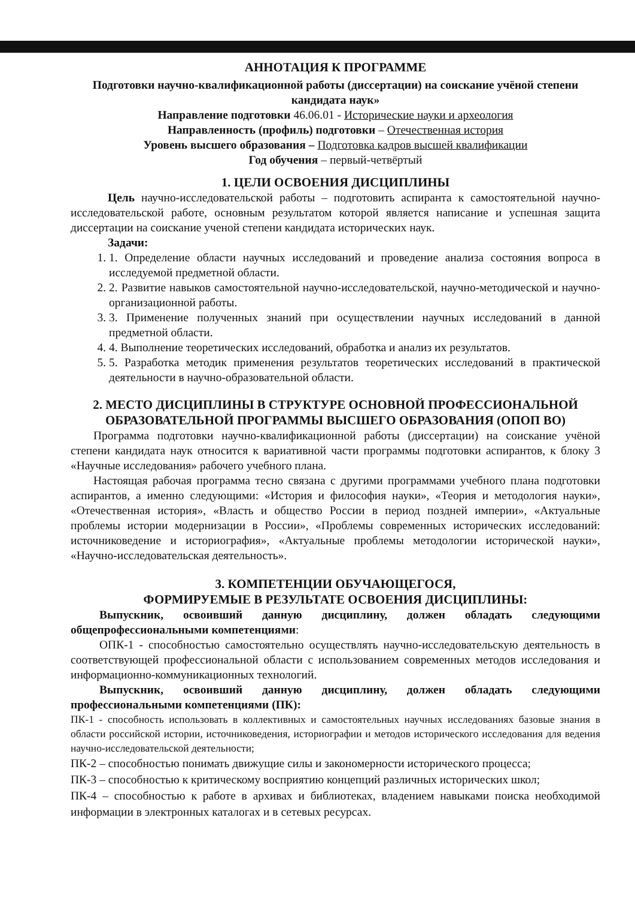АННОТАЦИЯ К ПРОГРАММЕ
Подготовки научно-квалификационной работы (диссертации) на соискание учёной степени кандидата наук»
Направление подготовки 46.06.01 - Исторические науки и археология
Направленность (профиль) подготовки – Отечественная история
Уровень высшего образования – Подготовка кадров высшей квалификации
Год обучения – первый-четвёртый
1. ЦЕЛИ ОСВОЕНИЯ ДИСЦИПЛИНЫ
Цель научно-исследовательской работы – подготовить аспиранта к самостоятельной научно-исследовательской работе, основным результатом которой является написание и успешная защита диссертации на соискание ученой степени кандидата исторических наук.
Задачи:
1. 1. Определение области научных исследований и проведение анализа состояния вопроса в исследуемой предметной области.
2. 2. Развитие навыков самостоятельной научно-исследовательской, научно-методической и научно-организационной работы.
3. 3. Применение полученных знаний при осуществлении научных исследований в данной предметной области.
4. 4. Выполнение теоретических исследований, обработка и анализ их результатов.
5. 5. Разработка методик применения результатов теоретических исследований в практической деятельности в научно-образовательной области.
2. МЕСТО ДИСЦИПЛИНЫ В СТРУКТУРЕ ОСНОВНОЙ ПРОФЕССИОНАЛЬНОЙ ОБРАЗОВАТЕЛЬНОЙ ПРОГРАММЫ ВЫСШЕГО ОБРАЗОВАНИЯ (ОПОП ВО)
Программа подготовки научно-квалификационной работы (диссертации) на соискание учёной степени кандидата наук относится к вариативной части программы подготовки аспирантов, к блоку 3 «Научные исследования» рабочего учебного плана.
Настоящая рабочая программа тесно связана с другими программами учебного плана подготовки аспирантов, а именно следующими: «История и философия науки», «Теория и методология науки», «Отечественная история», «Власть и общество России в период поздней империи», «Актуальные проблемы истории модернизации в России», «Проблемы современных исторических исследований: источниковедение и историография», «Актуальные проблемы методологии исторической науки», «Научно-исследовательская деятельность».
3. КОМПЕТЕНЦИИ ОБУЧАЮЩЕГОСЯ,
ФОРМИРУЕМЫЕ В РЕЗУЛЬТАТЕ ОСВОЕНИЯ ДИСЦИПЛИНЫ:
Выпускник, освоивший данную дисциплину, должен обладать следующими общепрофессиональными компетенциями:
ОПК-1 - способностью самостоятельно осуществлять научно-исследовательскую деятельность в соответствующей профессиональной области с использованием современных методов исследования и информационно-коммуникационных технологий.
Выпускник, освоивший данную дисциплину, должен обладать следующими профессиональными компетенциями (ПК):
ПК-1 - способность использовать в коллективных и самостоятельных научных исследованиях базовые знания в области российской истории, источниковедения, историографии и методов исторического исследования для ведения научно-исследовательской деятельности;
ПК-2 – способностью понимать движущие силы и закономерности исторического процесса;
ПК-3 – способностью к критическому восприятию концепций различных исторических школ;
ПК-4 – способностью к работе в архивах и библиотеках, владением навыками поиска необходимой информации в электронных каталогах и в сетевых ресурсах.